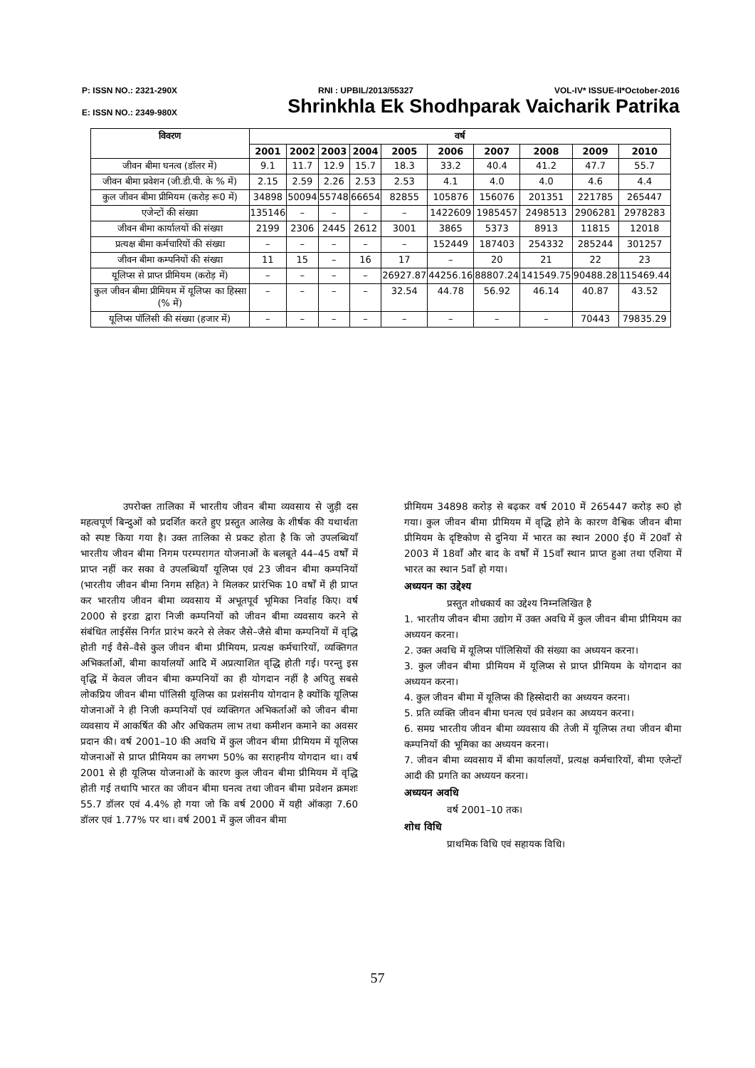P: ISSN NO.: 2321-290X RNI : UPBIL/2013/55327 VOL-IV* ISSUE-II*October-2016
E: ISSN NO.: 2349-980X Shrinkhla Ek Shodhparak Vaicharik Patrika
| विवरण | वर्ष | | | | | | | | | |
| --- | --- | --- | --- | --- | --- | --- | --- | --- | --- | --- |
| | 2001 | 2002 | 2003 | 2004 | 2005 | 2006 | 2007 | 2008 | 2009 | 2010 |
| जीवन बीमा घनत्व (डॉलर में) | 9.1 | 11.7 | 12.9 | 15.7 | 18.3 | 33.2 | 40.4 | 41.2 | 47.7 | 55.7 |
| जीवन बीमा प्रवेशन (जी.डी.पी. के % में) | 2.15 | 2.59 | 2.26 | 2.53 | 2.53 | 4.1 | 4.0 | 4.0 | 4.6 | 4.4 |
| कुल जीवन बीमा प्रीमियम (करोड़ रू0 में) | 34898 | 50094 | 55748 | 66654 | 82855 | 105876 | 156076 | 201351 | 221785 | 265447 |
| एजेन्टों की संख्या | 135146 | – | – | – | – | 1422609 | 1985457 | 2498513 | 2906281 | 2978283 |
| जीवन बीमा कार्यालयों की संख्या | 2199 | 2306 | 2445 | 2612 | 3001 | 3865 | 5373 | 8913 | 11815 | 12018 |
| प्रत्यक्ष बीमा कर्मचारियों की संख्या | – | – | – | – | – | 152449 | 187403 | 254332 | 285244 | 301257 |
| जीवन बीमा कम्पनियों की संख्या | 11 | 15 | – | 16 | 17 | – | 20 | 21 | 22 | 23 |
| यूलिप्स से प्राप्त प्रीमियम (करोड़ में) | – | – | – | – | 26927.87 | 44256.16 | 88807.24 | 141549.75 | 90488.28 | 115469.44 |
| कुल जीवन बीमा प्रीमियम में यूलिप्स का हिस्सा (% में) | – | – | – | – | 32.54 | 44.78 | 56.92 | 46.14 | 40.87 | 43.52 |
| यूलिप्स पॉलिसी की संख्या (हजार में) | – | – | – | – | – | – | – | – | 70443 | 79835.29 |
उपरोक्त तालिका में भारतीय जीवन बीमा व्यवसाय से जुड़ी दस महत्वपूर्ण बिन्दुओं को प्रदर्शित करते हुए प्रस्तुत आलेख के शीर्षक की यथार्थता को स्पष्ट किया गया है। उक्त तालिका से प्रकट होता है कि जो उपलब्धियाँ भारतीय जीवन बीमा निगम परम्परागत योजनाओं के बलबूते 44–45 वर्षों में प्राप्त नहीं कर सका वे उपलब्धियाँ यूलिप्स एवं 23 जीवन बीमा कम्पनियों (भारतीय जीवन बीमा निगम सहित) ने मिलकर प्रारंभिक 10 वर्षों में ही प्राप्त कर भारतीय जीवन बीमा व्यवसाय में अभूतपूर्व भूमिका निर्वाह किए। वर्ष 2000 से इरडा द्वारा निजी कम्पनियों को जीवन बीमा व्यवसाय करने से संबंधित लाईसेंस निर्गत प्रारंभ करने से लेकर जैसे–जैसे बीमा कम्पनियों में वृद्धि होती गई वैसे–वैसे कुल जीवन बीमा प्रीमियम, प्रत्यक्ष कर्मचारियों, व्यक्तिगत अभिकर्ताओं, बीमा कार्यालयों आदि में अप्रत्याशित वृद्धि होती गई। परन्तु इस वृद्धि में केवल जीवन बीमा कम्पनियों का ही योगदान नहीं है अपितु सबसे लोकप्रिय जीवन बीमा पॉलिसी यूलिप्स का प्रशंसनीय योगदान है क्योंकि यूलिप्स योजनाओं ने ही निजी कम्पनियों एवं व्यक्तिगत अभिकर्ताओं को जीवन बीमा व्यवसाय में आकर्षित की और अधिकतम लाभ तथा कमीशन कमाने का अवसर प्रदान की। वर्ष 2001–10 की अवधि में कुल जीवन बीमा प्रीमियम में यूलिप्स योजनाओं से प्राप्त प्रीमियम का लगभग 50% का सराहनीय योगदान था। वर्ष 2001 से ही यूलिप्स योजनाओं के कारण कुल जीवन बीमा प्रीमियम में वृद्धि होती गई तथापि भारत का जीवन बीमा घनत्व तथा जीवन बीमा प्रवेशन क्रमशः 55.7 डॉलर एवं 4.4% हो गया जो कि वर्ष 2000 में यही ऑकड़ा 7.60 डॉलर एवं 1.77% पर था। वर्ष 2001 में कुल जीवन बीमा
प्रीमियम 34898 करोड़ से बढ़कर वर्ष 2010 में 265447 करोड़ रू0 हो गया। कुल जीवन बीमा प्रीमियम में वृद्धि होने के कारण वैश्विक जीवन बीमा प्रीमियम के दृष्टिकोण से दुनिया में भारत का स्थान 2000 ई0 में 20वाँ से 2003 में 18वाँ और बाद के वर्षों में 15वाँ स्थान प्राप्त हुआ तथा एशिया में भारत का स्थान 5वाँ हो गया।
अध्ययन का उद्देश्य
प्रस्तुत शोधकार्य का उद्देश्य निम्नलिखित है
1. भारतीय जीवन बीमा उद्योग में उक्त अवधि में कुल जीवन बीमा प्रीमियम का अध्ययन करना।
2. उक्त अवधि में यूलिप्स पॉलिसियों की संख्या का अध्ययन करना।
3. कुल जीवन बीमा प्रीमियम में यूलिप्स से प्राप्त प्रीमियम के योगदान का अध्ययन करना।
4. कुल जीवन बीमा में यूलिप्स की हिस्सेदारी का अध्ययन करना।
5. प्रति व्यक्ति जीवन बीमा घनत्व एवं प्रवेशन का अध्ययन करना।
6. समग्र भारतीय जीवन बीमा व्यवसाय की तेजी में यूलिप्स तथा जीवन बीमा कम्पनियों की भूमिका का अध्ययन करना।
7. जीवन बीमा व्यवसाय में बीमा कार्यालयों, प्रत्यक्ष कर्मचारियों, बीमा एजेन्टों आदी की प्रगति का अध्ययन करना।
अध्ययन अवधि
वर्ष 2001–10 तक।
शोध विधि
प्राथमिक विधि एवं सहायक विधि।
57